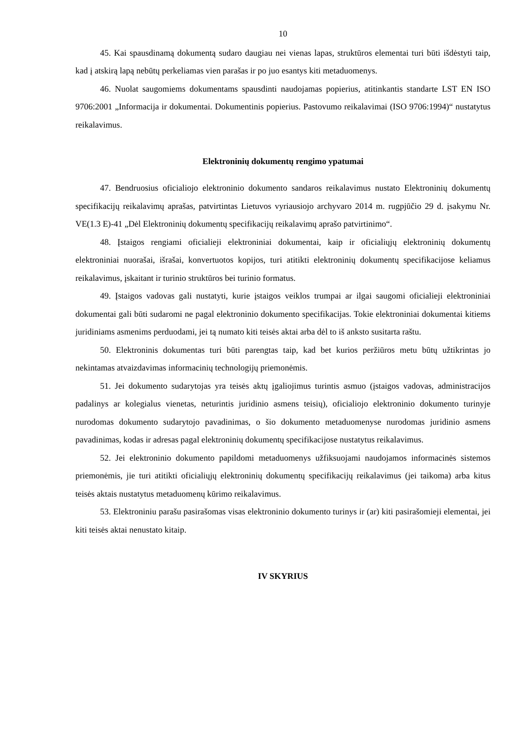10
45. Kai spausdinamą dokumentą sudaro daugiau nei vienas lapas, struktūros elementai turi būti išdėstyti taip, kad į atskirą lapą nebūtų perkeliamas vien parašas ir po juo esantys kiti metaduomenys.
46. Nuolat saugomiems dokumentams spausdinti naudojamas popierius, atitinkantis standarte LST EN ISO 9706:2001 „Informacija ir dokumentai. Dokumentinis popierius. Pastovumo reikalavimai (ISO 9706:1994)“ nustatytus reikalavimus.
Elektroninių dokumentų rengimo ypatumai
47. Bendruosius oficialiojo elektroninio dokumento sandaros reikalavimus nustato Elektroninių dokumentų specifikacijų reikalavimų aprašas, patvirtintas Lietuvos vyriausiojo archyvaro 2014 m. rugpjūčio 29 d. įsakymu Nr. VE(1.3 E)-41 „Dėl Elektroninių dokumentų specifikacijų reikalavimų aprašo patvirtinimo“.
48. Įstaigos rengiami oficialieji elektroniniai dokumentai, kaip ir oficialiųjų elektroninių dokumentų elektroniniai nuorašai, išrašai, konvertuotos kopijos, turi atitikti elektroninių dokumentų specifikacijose keliamus reikalavimus, įskaitant ir turinio struktūros bei turinio formatus.
49. Įstaigos vadovas gali nustatyti, kurie įstaigos veiklos trumpai ar ilgai saugomi oficialieji elektroniniai dokumentai gali būti sudaromi ne pagal elektroninio dokumento specifikacijas. Tokie elektroniniai dokumentai kitiems juridiniams asmenims perduodami, jei tą numato kiti teisės aktai arba dėl to iš anksto susitarta raštu.
50. Elektroninis dokumentas turi būti parengtas taip, kad bet kurios peržiūros metu būtų užtikrintas jo nekintamas atvaizdavimas informacinių technologijų priemonėmis.
51. Jei dokumento sudarytojas yra teisės aktų įgaliojimus turintis asmuo (įstaigos vadovas, administracijos padalinys ar kolegialus vienetas, neturintis juridinio asmens teisių), oficialiojo elektroninio dokumento turinyje nurodomas dokumento sudarytojo pavadinimas, o šio dokumento metaduomenyse nurodomas juridinio asmens pavadinimas, kodas ir adresas pagal elektroninių dokumentų specifikacijose nustatytus reikalavimus.
52. Jei elektroninio dokumento papildomi metaduomenys užfiksuojami naudojamos informacinės sistemos priemonėmis, jie turi atitikti oficialiųjų elektroninių dokumentų specifikacijų reikalavimus (jei taikoma) arba kitus teisės aktais nustatytus metaduomenų kūrimo reikalavimus.
53. Elektroniniu parašu pasirašomas visas elektroninio dokumento turinys ir (ar) kiti pasirašomieji elementai, jei kiti teisės aktai nenustato kitaip.
IV SKYRIUS